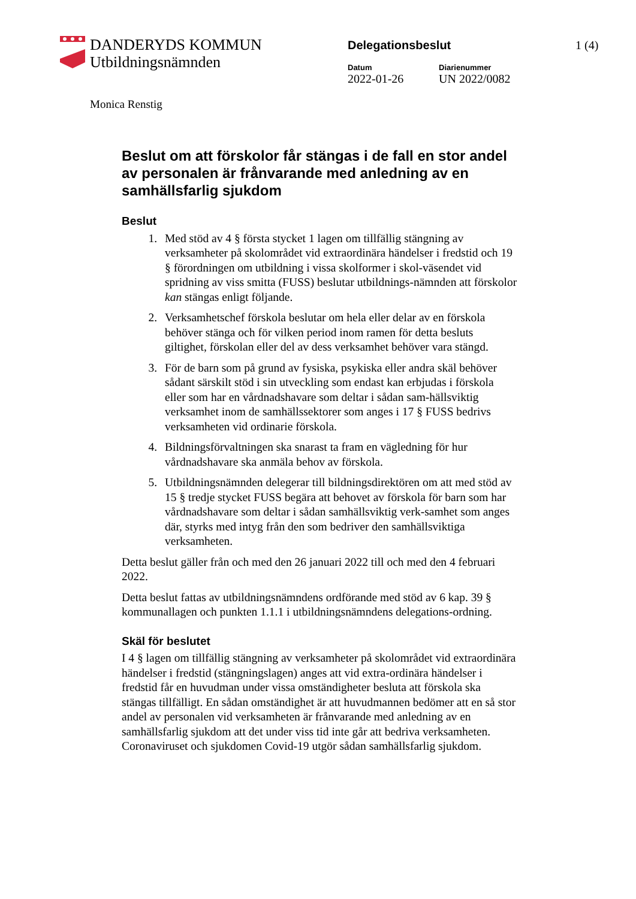DANDERYDS KOMMUN
Utbildningsnämnden
Delegationsbeslut
Datum
2022-01-26
Diarienummer
UN 2022/0082
1 (4)
Monica Renstig
Beslut om att förskolor får stängas i de fall en stor andel av personalen är frånvarande med anledning av en samhällsfarlig sjukdom
Beslut
1. Med stöd av 4 § första stycket 1 lagen om tillfällig stängning av verksamheter på skolområdet vid extraordinära händelser i fredstid och 19 § förordningen om utbildning i vissa skolformer i skol-väsendet vid spridning av viss smitta (FUSS) beslutar utbildnings-nämnden att förskolor kan stängas enligt följande.
2. Verksamhetschef förskola beslutar om hela eller delar av en förskola behöver stänga och för vilken period inom ramen för detta besluts giltighet, förskolan eller del av dess verksamhet behöver vara stängd.
3. För de barn som på grund av fysiska, psykiska eller andra skäl behöver sådant särskilt stöd i sin utveckling som endast kan erbjudas i förskola eller som har en vårdnadshavare som deltar i sådan sam-hällsviktig verksamhet inom de samhällssektorer som anges i 17 § FUSS bedrivs verksamheten vid ordinarie förskola.
4. Bildningsförvaltningen ska snarast ta fram en vägledning för hur vårdnadshavare ska anmäla behov av förskola.
5. Utbildningsnämnden delegerar till bildningsdirektören om att med stöd av 15 § tredje stycket FUSS begära att behovet av förskola för barn som har vårdnadshavare som deltar i sådan samhällsviktig verk-samhet som anges där, styrks med intyg från den som bedriver den samhällsviktiga verksamheten.
Detta beslut gäller från och med den 26 januari 2022 till och med den 4 februari 2022.
Detta beslut fattas av utbildningsnämndens ordförande med stöd av 6 kap. 39 § kommunallagen och punkten 1.1.1 i utbildningsnämndens delegations-ordning.
Skäl för beslutet
I 4 § lagen om tillfällig stängning av verksamheter på skolområdet vid extraordinära händelser i fredstid (stängningslagen) anges att vid extra-ordinära händelser i fredstid får en huvudman under vissa omständigheter besluta att förskola ska stängas tillfälligt. En sådan omständighet är att huvudmannen bedömer att en så stor andel av personalen vid verksamheten är frånvarande med anledning av en samhällsfarlig sjukdom att det under viss tid inte går att bedriva verksamheten. Coronaviruset och sjukdomen Covid-19 utgör sådan samhällsfarlig sjukdom.